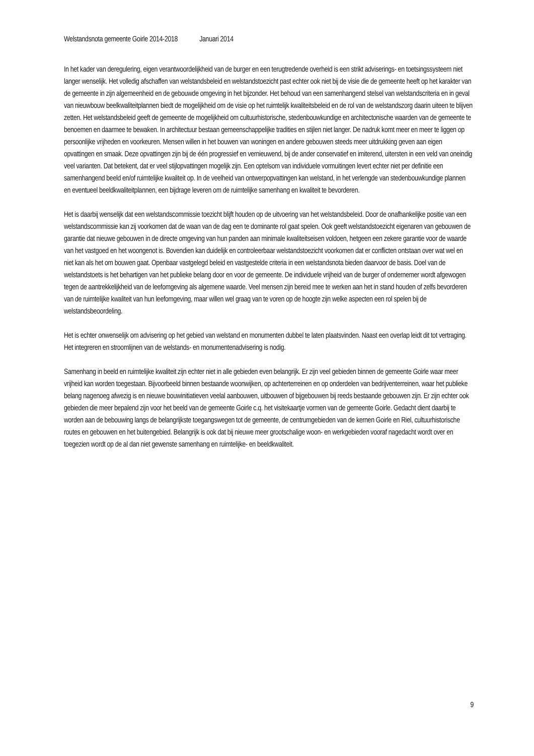Welstandsnota gemeente Goirle 2014-2018 Januari 2014
In het kader van deregulering, eigen verantwoordelijkheid van de burger en een terugtredende overheid is een strikt adviserings- en toetsingssysteem niet langer wenselijk. Het volledig afschaffen van welstandsbeleid en welstandstoezicht past echter ook niet bij de visie die de gemeente heeft op het karakter van de gemeente in zijn algemeenheid en de gebouwde omgeving in het bijzonder. Het behoud van een samenhangend stelsel van welstandscriteria en in geval van nieuwbouw beelkwaliteitplannen biedt de mogelijkheid om de visie op het ruimtelijk kwaliteitsbeleid en de rol van de welstandszorg daarin uiteen te blijven zetten. Het welstandsbeleid geeft de gemeente de mogelijkheid om cultuurhistorische, stedenbouwkundige en architectonische waarden van de gemeente te benoemen en daarmee te bewaken. In architectuur bestaan gemeenschappelijke tradities en stijlen niet langer. De nadruk komt meer en meer te liggen op persoonlijke vrijheden en voorkeuren. Mensen willen in het bouwen van woningen en andere gebouwen steeds meer uitdrukking geven aan eigen opvattingen en smaak. Deze opvattingen zijn bij de één progressief en vernieuwend, bij de ander conservatief en imiterend, uitersten in een veld van oneindig veel varianten. Dat betekent, dat er veel stijlopvattingen mogelijk zijn. Een optelsom van individuele vormuitingen levert echter niet per definitie een samenhangend beeld en/of ruimtelijke kwaliteit op. In de veelheid van ontwerpopvattingen kan welstand, in het verlengde van stedenbouwkundige plannen en eventueel beeldkwaliteitplannen, een bijdrage leveren om de ruimtelijke samenhang en kwaliteit te bevorderen.
Het is daarbij wenselijk dat een welstandscommissie toezicht blijft houden op de uitvoering van het welstandsbeleid. Door de onafhankelijke positie van een welstandscommissie kan zij voorkomen dat de waan van de dag een te dominante rol gaat spelen. Ook geeft welstandstoezicht eigenaren van gebouwen de garantie dat nieuwe gebouwen in de directe omgeving van hun panden aan minimale kwaliteitseisen voldoen, hetgeen een zekere garantie voor de waarde van het vastgoed en het woongenot is. Bovendien kan duidelijk en controleerbaar welstandstoezicht voorkomen dat er conflicten ontstaan over wat wel en niet kan als het om bouwen gaat. Openbaar vastgelegd beleid en vastgestelde criteria in een welstandsnota bieden daarvoor de basis. Doel van de welstandstoets is het behartigen van het publieke belang door en voor de gemeente. De individuele vrijheid van de burger of ondernemer wordt afgewogen tegen de aantrekkelijkheid van de leefomgeving als algemene waarde. Veel mensen zijn bereid mee te werken aan het in stand houden of zelfs bevorderen van de ruimtelijke kwaliteit van hun leefomgeving, maar willen wel graag van te voren op de hoogte zijn welke aspecten een rol spelen bij de welstandsbeoordeling.
Het is echter onwenselijk om advisering op het gebied van welstand en monumenten dubbel te laten plaatsvinden. Naast een overlap leidt dit tot vertraging. Het integreren en stroomlijnen van de welstands- en monumentenadvisering is nodig.
Samenhang in beeld en ruimtelijke kwaliteit zijn echter niet in alle gebieden even belangrijk. Er zijn veel gebieden binnen de gemeente Goirle waar meer vrijheid kan worden toegestaan. Bijvoorbeeld binnen bestaande woonwijken, op achterterreinen en op onderdelen van bedrijventerreinen, waar het publieke belang nagenoeg afwezig is en nieuwe bouwinitiatieven veelal aanbouwen, uitbouwen of bijgebouwen bij reeds bestaande gebouwen zijn. Er zijn echter ook gebieden die meer bepalend zijn voor het beeld van de gemeente Goirle c.q. het visitekaartje vormen van de gemeente Goirle. Gedacht dient daarbij te worden aan de bebouwing langs de belangrijkste toegangswegen tot de gemeente, de centrumgebieden van de kernen Goirle en Riel, cultuurhistorische routes en gebouwen en het buitengebied. Belangrijk is ook dat bij nieuwe meer grootschalige woon- en werkgebieden vooraf nagedacht wordt over en toegezien wordt op de al dan niet gewenste samenhang en ruimtelijke- en beeldkwaliteit.
9